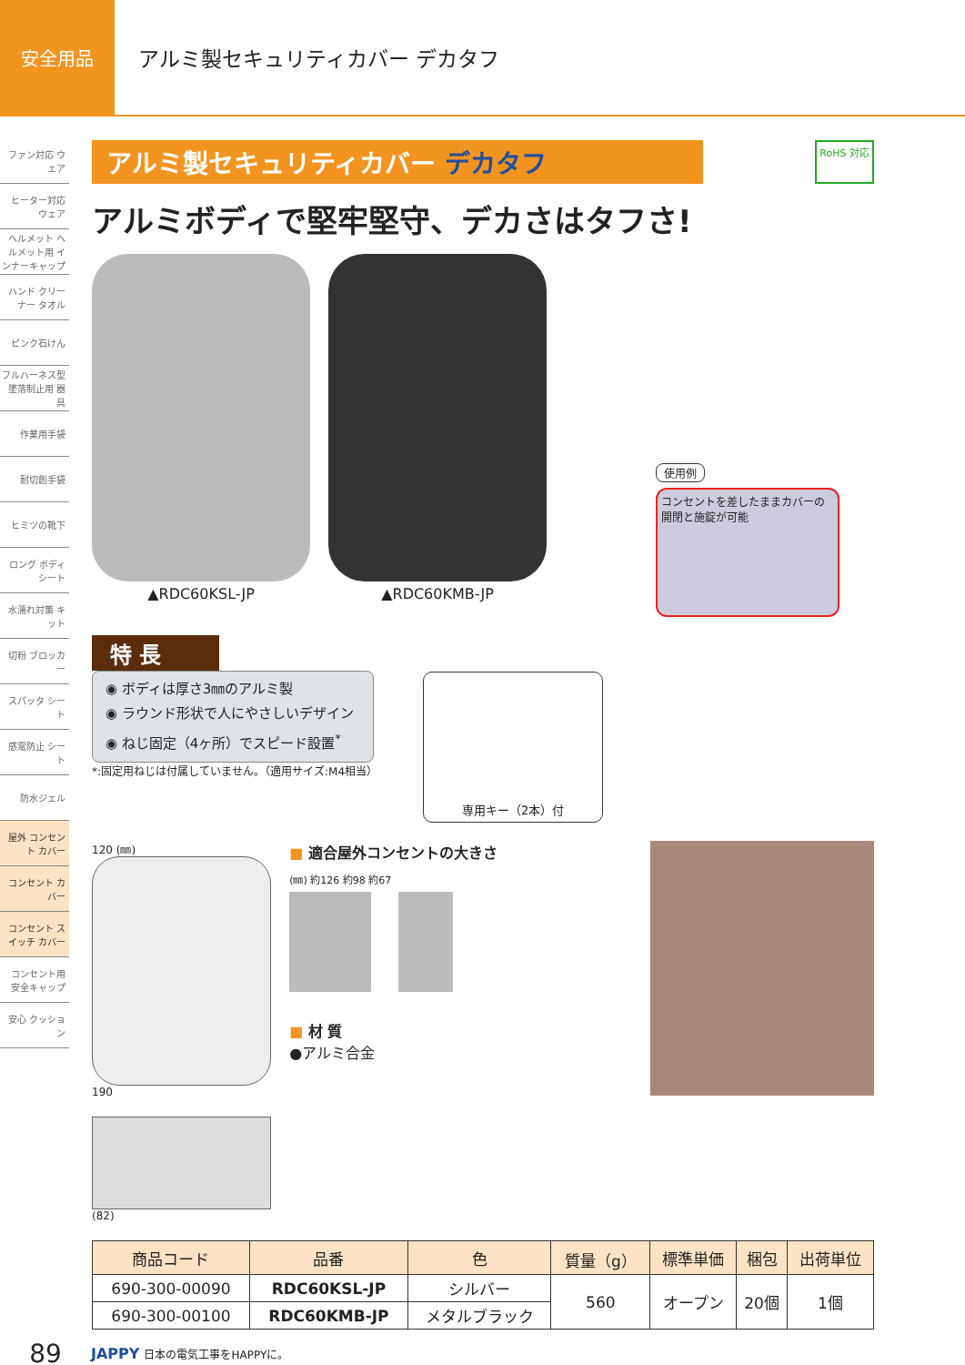安全用品
アルミ製セキュリティカバー デカタフ
ファン対応 ウェア
ヒーター対応 ウェア
ヘルメット ヘルメット用 インナーキャップ
ハンド クリーナー タオル
ピンク石けん
フルハーネス型 墜落制止用 器具
作業用手袋
耐切創手袋
ヒミツの靴下
ロング ボディシート
水濡れ対策 キット
切粉 ブロッカー
スパッタ シート
感電防止 シート
防水ジェル
屋外 コンセント カバー
コンセント カバー
コンセント スイッチ カバー
コンセント用 安全キャップ
安心 クッション
アルミ製セキュリティカバー デカタフ
RoHS 対応
アルミボディで堅牢堅守、デカさはタフさ!
▲RDC60KSL-JP ▲RDC60KMB-JP
使用例
コンセントを差したままカバーの開閉と施錠が可能
特 長
◉ ボディは厚さ3㎜のアルミ製
◉ ラウンド形状で人にやさしいデザイン
◉ ねじ固定（4ヶ所）でスピード設置<sup>*</sup>
*:固定用ねじは付属していません。（適用サイズ:M4相当）
専用キー（2本）付
120 (㎜)
190
(82)
■ 適合屋外コンセントの大きさ
(㎜) 約126 約98 約67
■ 材 質
●アルミ合金
| 商品コード | 品番 | 色 | 質量（g） | 標準単価 | 梱包 | 出荷単位 |
| --- | --- | --- | --- | --- | --- | --- |
| 690-300-00090 | RDC60KSL-JP | シルバー | 560 | オープン | 20個 | 1個 |
| 690-300-00100 | RDC60KMB-JP | メタルブラック | | | | |
89 JAPPY 日本の電気工事をHAPPYに。